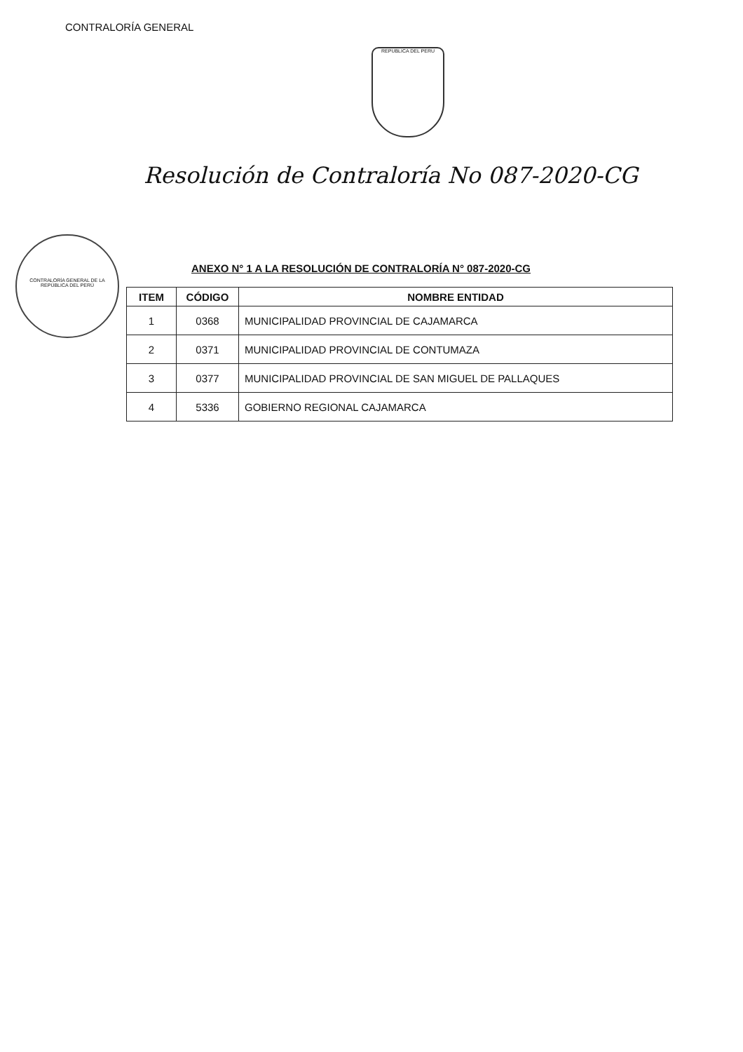CONTRALORÍA GENERAL
REPUBLICA DEL PERU
Resolución de Contraloría No 087-2020-CG
CONTRALORÍA GENERAL DE LA REPÚBLICA DEL PERÚ
ANEXO N° 1 A LA RESOLUCIÓN DE CONTRALORÍA N° 087-2020-CG
| ITEM | CÓDIGO | NOMBRE ENTIDAD |
| --- | --- | --- |
| 1 | 0368 | MUNICIPALIDAD PROVINCIAL DE CAJAMARCA |
| 2 | 0371 | MUNICIPALIDAD PROVINCIAL DE CONTUMAZA |
| 3 | 0377 | MUNICIPALIDAD PROVINCIAL DE SAN MIGUEL DE PALLAQUES |
| 4 | 5336 | GOBIERNO REGIONAL CAJAMARCA |